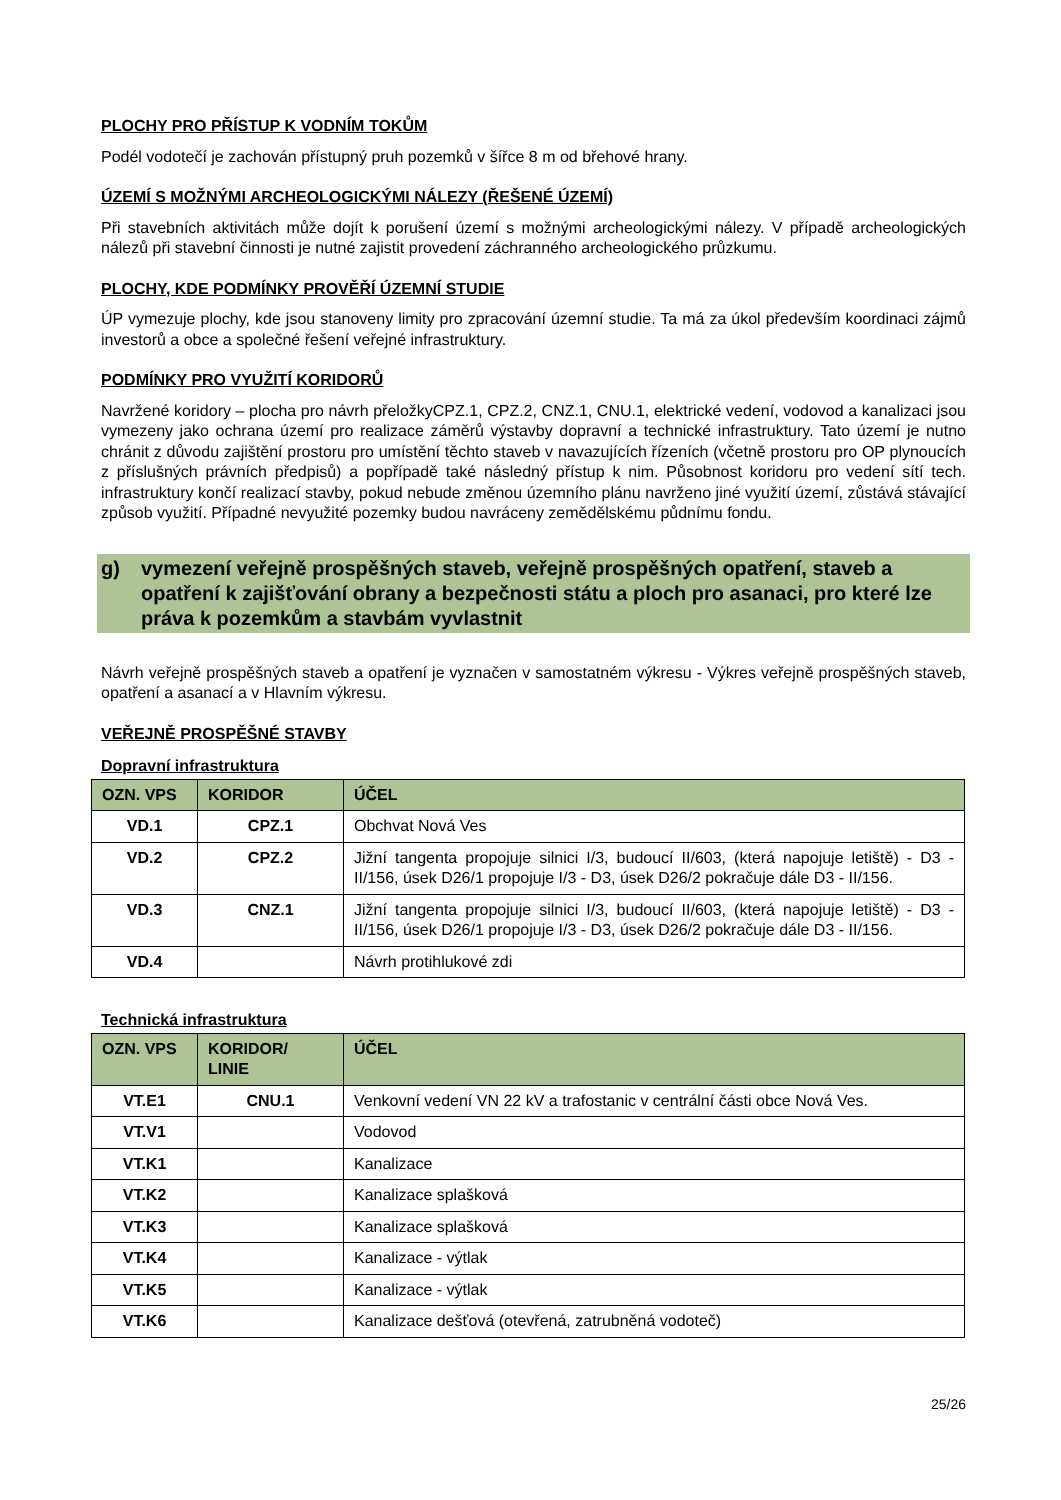PLOCHY PRO PŘÍSTUP K VODNÍM TOKŮM
Podél vodotečí je zachován přístupný pruh pozemků v šířce 8 m od břehové hrany.
ÚZEMÍ S MOŽNÝMI ARCHEOLOGICKÝMI NÁLEZY (ŘEŠENÉ ÚZEMÍ)
Při stavebních aktivitách může dojít k porušení území s možnými archeologickými nálezy. V případě archeologických nálezů při stavební činnosti je nutné zajistit provedení záchranného archeologického průzkumu.
PLOCHY, KDE PODMÍNKY PROVĚŘÍ ÚZEMNÍ STUDIE
ÚP vymezuje plochy, kde jsou stanoveny limity pro zpracování územní studie. Ta má za úkol především koordinaci zájmů investorů a obce a společné řešení veřejné infrastruktury.
PODMÍNKY PRO VYUŽITÍ KORIDORŮ
Navržené koridory – plocha pro návrh přeložkyCPZ.1, CPZ.2, CNZ.1, CNU.1, elektrické vedení, vodovod a kanalizaci jsou vymezeny jako ochrana území pro realizace záměrů výstavby dopravní a technické infrastruktury. Tato území je nutno chránit z důvodu zajištění prostoru pro umístění těchto staveb v navazujících řízeních (včetně prostoru pro OP plynoucích z příslušných právních předpisů) a popřípadě také následný přístup k nim. Působnost koridoru pro vedení sítí tech. infrastruktury končí realizací stavby, pokud nebude změnou územního plánu navrženo jiné využití území, zůstává stávající způsob využití. Případné nevyužité pozemky budou navráceny zemědělskému půdnímu fondu.
g) vymezení veřejně prospěšných staveb, veřejně prospěšných opatření, staveb a opatření k zajišťování obrany a bezpečnosti státu a ploch pro asanaci, pro které lze práva k pozemkům a stavbám vyvlastnit
Návrh veřejně prospěšných staveb a opatření je vyznačen v samostatném výkresu - Výkres veřejně prospěšných staveb, opatření a asanací a v Hlavním výkresu.
VEŘEJNĚ PROSPĚŠNÉ STAVBY
Dopravní infrastruktura
| OZN. VPS | KORIDOR | ÚČEL |
| --- | --- | --- |
| VD.1 | CPZ.1 | Obchvat Nová Ves |
| VD.2 | CPZ.2 | Jižní tangenta propojuje silnici I/3, budoucí II/603, (která napojuje letiště) - D3 - II/156, úsek D26/1 propojuje I/3 - D3, úsek D26/2 pokračuje dále D3 - II/156. |
| VD.3 | CNZ.1 | Jižní tangenta propojuje silnici I/3, budoucí II/603, (která napojuje letiště) - D3 - II/156, úsek D26/1 propojuje I/3 - D3, úsek D26/2 pokračuje dále D3 - II/156. |
| VD.4 | | Návrh protihlukové zdi |
Technická infrastruktura
| OZN. VPS | KORIDOR/ LINIE | ÚČEL |
| --- | --- | --- |
| VT.E1 | CNU.1 | Venkovní vedení VN 22 kV a trafostanic v centrální části obce Nová Ves. |
| VT.V1 | | Vodovod |
| VT.K1 | | Kanalizace |
| VT.K2 | | Kanalizace splašková |
| VT.K3 | | Kanalizace splašková |
| VT.K4 | | Kanalizace - výtlak |
| VT.K5 | | Kanalizace - výtlak |
| VT.K6 | | Kanalizace dešťová (otevřená, zatrubněná vodoteč) |
25/26